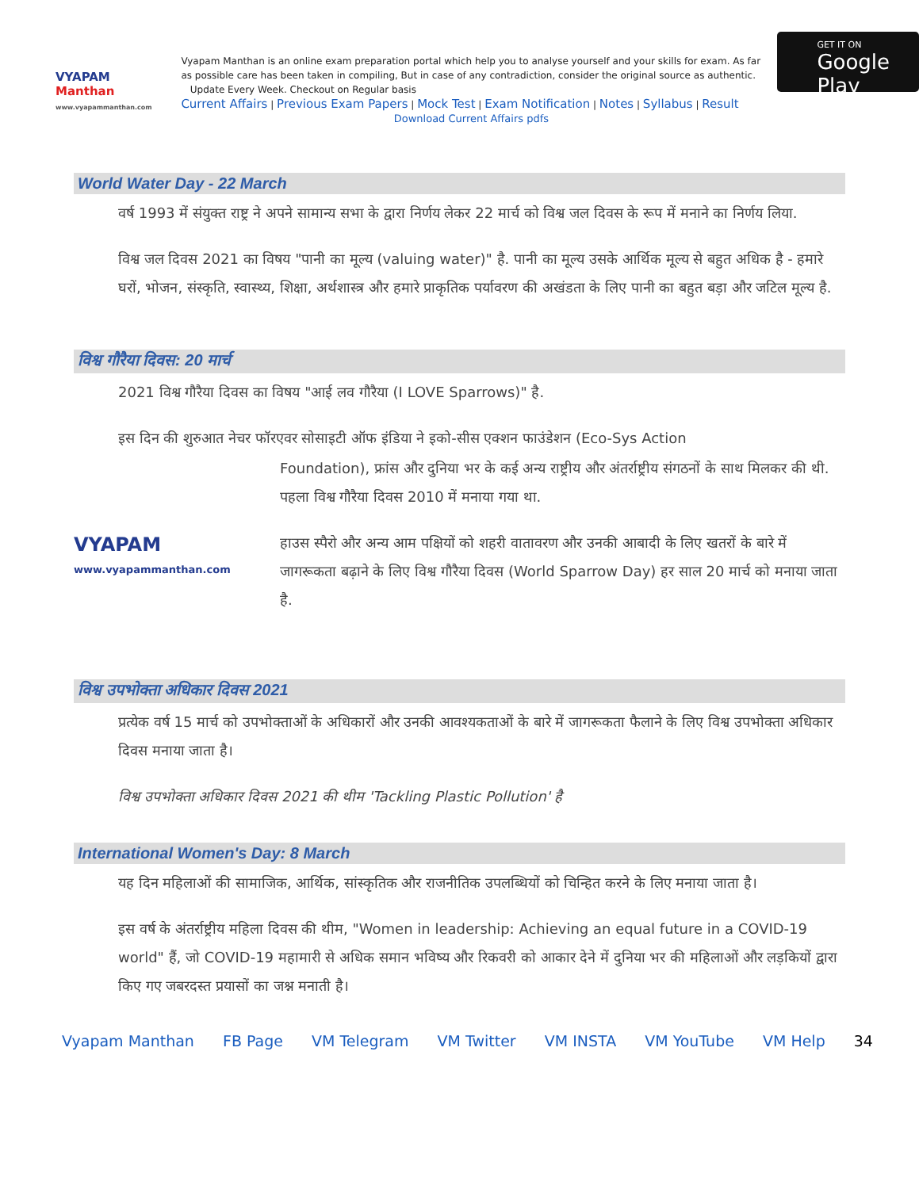VYAPAM Manthan
www.vyapammanthan.com
Vyapam Manthan is an online exam preparation portal which help you to analyse yourself and your skills for exam. As far as possible care has been taken in compiling, But in case of any contradiction, consider the original source as authentic. Update Every Week. Checkout on Regular basis
Current Affairs | Previous Exam Papers | Mock Test | Exam Notification | Notes | Syllabus | Result
Download Current Affairs pdfs
GET IT ON
Google Play
World Water Day - 22 March
वर्ष 1993 में संयुक्त राष्ट्र ने अपने सामान्य सभा के द्वारा निर्णय लेकर 22 मार्च को विश्व जल दिवस के रूप में मनाने का निर्णय लिया.
विश्व जल दिवस 2021 का विषय "पानी का मूल्य (valuing water)" है. पानी का मूल्य उसके आर्थिक मूल्य से बहुत अधिक है - हमारे घरों, भोजन, संस्कृति, स्वास्थ्य, शिक्षा, अर्थशास्त्र और हमारे प्राकृतिक पर्यावरण की अखंडता के लिए पानी का बहुत बड़ा और जटिल मूल्य है.
विश्व गौरैया दिवस: 20 मार्च
2021 विश्व गौरैया दिवस का विषय "आई लव गौरैया (I LOVE Sparrows)" है.
इस दिन की शुरुआत नेचर फॉरएवर सोसाइटी ऑफ इंडिया ने इको-सीस एक्शन फाउंडेशन (Eco-Sys Action
VYAPAM
www.vyapammanthan.com
Foundation), फ्रांस और दुनिया भर के कई अन्य राष्ट्रीय और अंतर्राष्ट्रीय संगठनों के साथ मिलकर की थी. पहला विश्व गौरैया दिवस 2010 में मनाया गया था.
हाउस स्पैरो और अन्य आम पक्षियों को शहरी वातावरण और उनकी आबादी के लिए खतरों के बारे में जागरूकता बढ़ाने के लिए विश्व गौरैया दिवस (World Sparrow Day) हर साल 20 मार्च को मनाया जाता है.
विश्व उपभोक्ता अधिकार दिवस 2021
प्रत्येक वर्ष 15 मार्च को उपभोक्ताओं के अधिकारों और उनकी आवश्यकताओं के बारे में जागरूकता फैलाने के लिए विश्व उपभोक्ता अधिकार दिवस मनाया जाता है।
विश्व उपभोक्ता अधिकार दिवस 2021 की थीम 'Tackling Plastic Pollution' है
International Women's Day: 8 March
यह दिन महिलाओं की सामाजिक, आर्थिक, सांस्कृतिक और राजनीतिक उपलब्धियों को चिन्हित करने के लिए मनाया जाता है।
इस वर्ष के अंतर्राष्ट्रीय महिला दिवस की थीम, "Women in leadership: Achieving an equal future in a COVID-19 world" हैं, जो COVID-19 महामारी से अधिक समान भविष्य और रिकवरी को आकार देने में दुनिया भर की महिलाओं और लड़कियों द्वारा किए गए जबरदस्त प्रयासों का जश्न मनाती है।
Vyapam Manthan FB Page VM Telegram VM Twitter VM INSTA VM YouTube VM Help 34